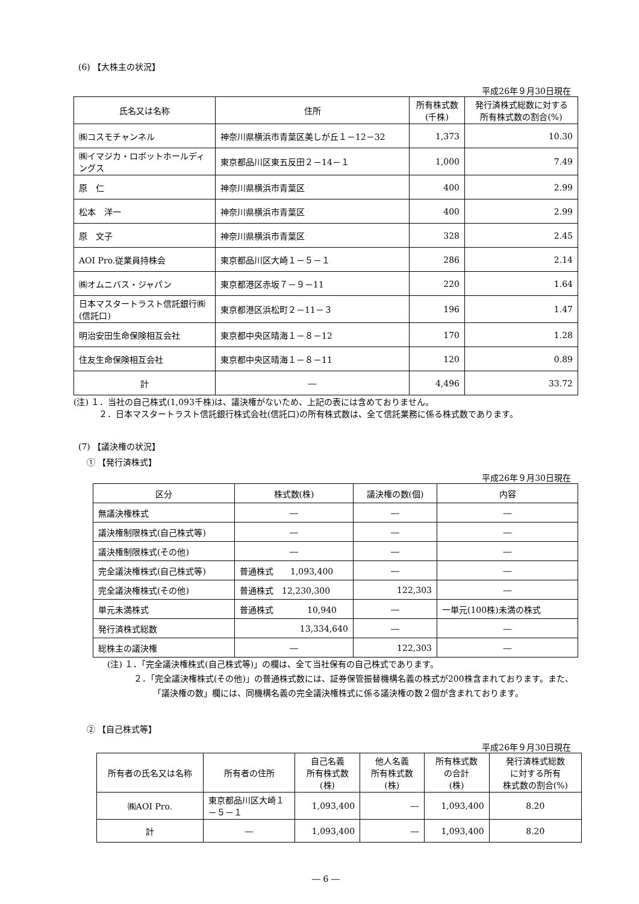(6) 【大株主の状況】
平成26年９月30日現在
| 氏名又は名称 | 住所 | 所有株式数 (千株) | 発行済株式総数に対する 所有株式数の割合(%) |
| --- | --- | --- | --- |
| ㈱コスモチャンネル | 神奈川県横浜市青葉区美しが丘１－12－32 | 1,373 | 10.30 |
| ㈱イマジカ・ロボットホールディングス | 東京都品川区東五反田２－14－１ | 1,000 | 7.49 |
| 原 仁 | 神奈川県横浜市青葉区 | 400 | 2.99 |
| 松本 洋一 | 神奈川県横浜市青葉区 | 400 | 2.99 |
| 原 文子 | 神奈川県横浜市青葉区 | 328 | 2.45 |
| AOI Pro.従業員持株会 | 東京都品川区大崎１－５－１ | 286 | 2.14 |
| ㈱オムニバス・ジャパン | 東京都港区赤坂７－９－11 | 220 | 1.64 |
| 日本マスタートラスト信託銀行㈱(信託口) | 東京都港区浜松町２－11－３ | 196 | 1.47 |
| 明治安田生命保険相互会社 | 東京都中央区晴海１－８－12 | 170 | 1.28 |
| 住友生命保険相互会社 | 東京都中央区晴海１－８－11 | 120 | 0.89 |
| 計 | ― | 4,496 | 33.72 |
(注) １．当社の自己株式(1,093千株)は、議決権がないため、上記の表には含めておりません。
２．日本マスタートラスト信託銀行株式会社(信託口)の所有株式数は、全て信託業務に係る株式数であります。
(7) 【議決権の状況】
① 【発行済株式】
平成26年９月30日現在
| 区分 | 株式数(株) | 議決権の数(個) | 内容 |
| --- | --- | --- | --- |
| 無議決権株式 | ― | ― | ― |
| 議決権制限株式(自己株式等) | ― | ― | ― |
| 議決権制限株式(その他) | ― | ― | ― |
| 完全議決権株式(自己株式等) | 普通株式 1,093,400 | ― | ― |
| 完全議決権株式(その他) | 普通株式 12,230,300 | 122,303 | ― |
| 単元未満株式 | 普通株式 10,940 | ― | 一単元(100株)未満の株式 |
| 発行済株式総数 | 13,334,640 | ― | ― |
| 総株主の議決権 | ― | 122,303 | ― |
(注) １．「完全議決権株式(自己株式等)」の欄は、全て当社保有の自己株式であります。
２．「完全議決権株式(その他)」の普通株式数には、証券保管振替機構名義の株式が200株含まれております。また、「議決権の数」欄には、同機構名義の完全議決権株式に係る議決権の数２個が含まれております。
② 【自己株式等】
平成26年９月30日現在
| 所有者の氏名又は名称 | 所有者の住所 | 自己名義 所有株式数 (株) | 他人名義 所有株式数 (株) | 所有株式数 の合計 (株) | 発行済株式総数 に対する所有 株式数の割合(%) |
| --- | --- | --- | --- | --- | --- |
| ㈱AOI Pro. | 東京都品川区大崎１－５－１ | 1,093,400 | ― | 1,093,400 | 8.20 |
| 計 | ― | 1,093,400 | ― | 1,093,400 | 8.20 |
― 6 ―